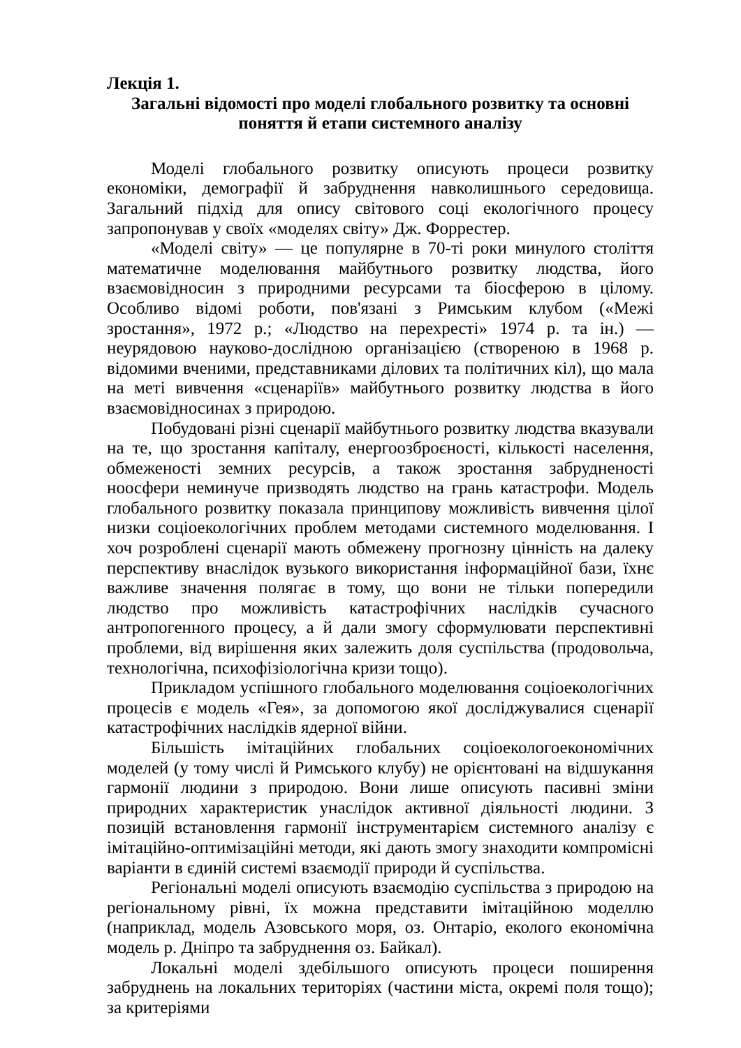Лекція 1.
Загальні відомості про моделі глобального розвитку та основні поняття й етапи системного аналізу
Моделі глобального розвитку описують процеси розвитку економіки, демографії й забруднення навколишнього середовища. Загальний підхід для опису світового соці екологічного процесу запропонував у своїх «моделях світу» Дж. Форрестер.
«Моделі світу» — це популярне в 70-ті роки минулого століття математичне моделювання майбутнього розвитку людства, його взаємовідносин з природними ресурсами та біосферою в цілому. Особливо відомі роботи, пов'язані з Римським клубом («Межі зростання», 1972 р.; «Людство на перехресті» 1974 р. та ін.) — неурядовою науково-дослідною організацією (створеною в 1968 р. відомими вченими, представниками ділових та політичних кіл), що мала на меті вивчення «сценаріїв» майбутнього розвитку людства в його взаємовідносинах з природою.
Побудовані різні сценарії майбутнього розвитку людства вказували на те, що зростання капіталу, енергоозброєності, кількості населення, обмеженості земних ресурсів, а також зростання забрудненості ноосфери неминуче призводять людство на грань катастрофи. Модель глобального розвитку показала принципову можливість вивчення цілої низки соціоекологічних проблем методами системного моделювання. І хоч розроблені сценарії мають обмежену прогнозну цінність на далеку перспективу внаслідок вузького використання інформаційної бази, їхнє важливе значення полягає в тому, що вони не тільки попередили людство про можливість катастрофічних наслідків сучасного антропогенного процесу, а й дали змогу сформулювати перспективні проблеми, від вирішення яких залежить доля суспільства (продовольча, технологічна, психофізіологічна кризи тощо).
Прикладом успішного глобального моделювання соціоекологічних процесів є модель «Гея», за допомогою якої досліджувалися сценарії катастрофічних наслідків ядерної війни.
Більшість імітаційних глобальних соціоекологоекономічних моделей (у тому числі й Римського клубу) не орієнтовані на відшукання гармонії людини з природою. Вони лише описують пасивні зміни природних характеристик унаслідок активної діяльності людини. З позицій встановлення гармонії інструментарієм системного аналізу є імітаційно-оптимізаційні методи, які дають змогу знаходити компромісні варіанти в єдиній системі взаємодії природи й суспільства.
Регіональні моделі описують взаємодію суспільства з природою на регіональному рівні, їх можна представити імітаційною моделлю (наприклад, модель Азовського моря, оз. Онтаріо, еколого економічна модель р. Дніпро та забруднення оз. Байкал).
Локальні моделі здебільшого описують процеси поширення забруднень на локальних територіях (частини міста, окремі поля тощо); за критеріями